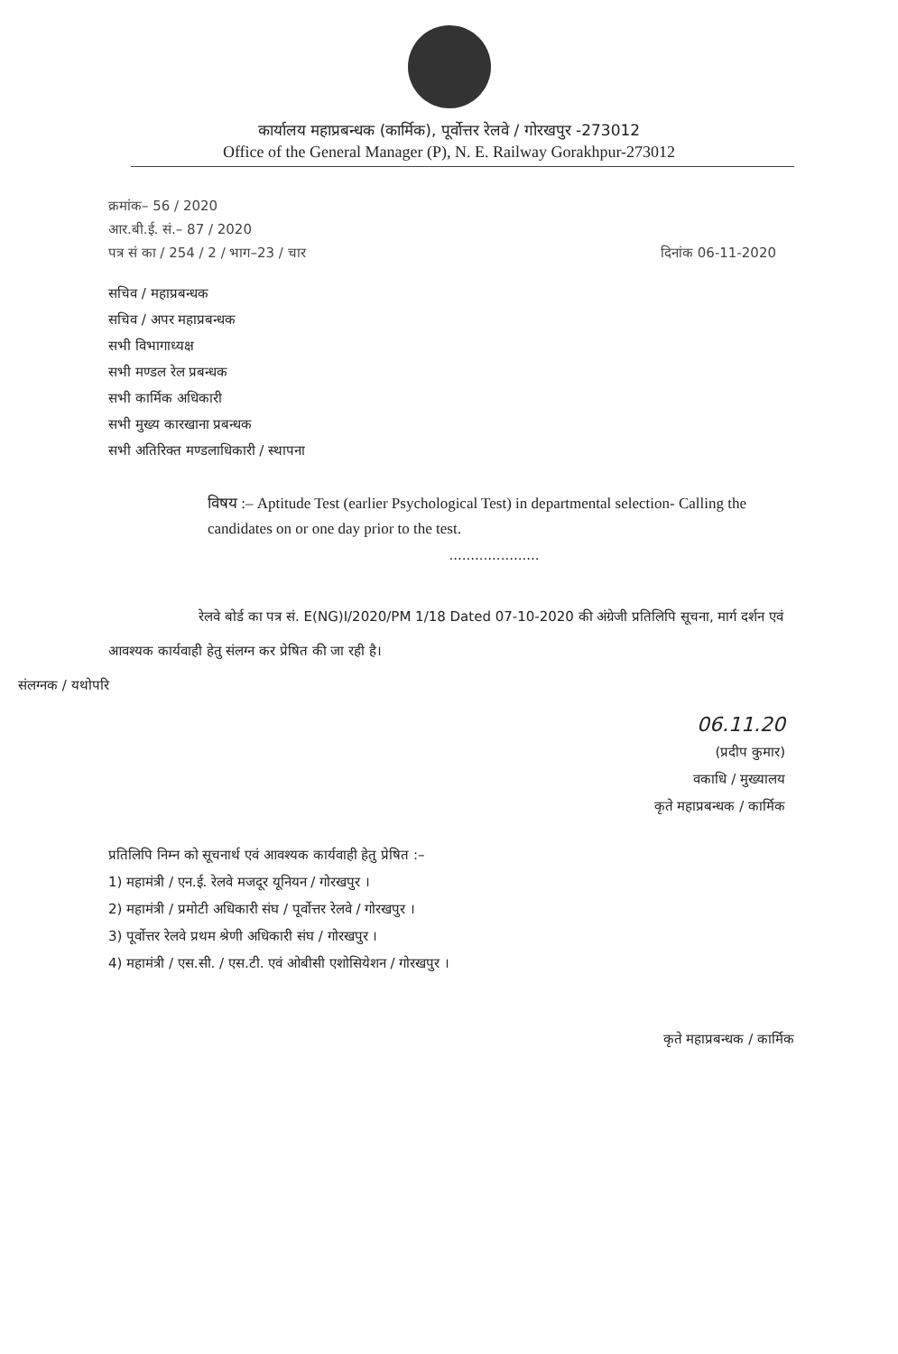कार्यालय महाप्रबन्धक (कार्मिक), पूर्वोत्तर रेलवे / गोरखपुर -273012
Office of the General Manager (P), N. E. Railway Gorakhpur-273012
क्रमांक– 56 / 2020
आर.बी.ई. सं.– 87 / 2020
पत्र सं का / 254 / 2 / भाग–23 / चार दिनांक 06-11-2020
सचिव / महाप्रबन्धक
सचिव / अपर महाप्रबन्धक
सभी विभागाध्यक्ष
सभी मण्डल रेल प्रबन्धक
सभी कार्मिक अधिकारी
सभी मुख्य कारखाना प्रबन्धक
सभी अतिरिक्त मण्डलाधिकारी / स्थापना
विषय :– Aptitude Test (earlier Psychological Test) in departmental selection- Calling the candidates on or one day prior to the test.
.....................
रेलवे बोर्ड का पत्र सं. E(NG)I/2020/PM 1/18 Dated 07-10-2020 की अंग्रेजी प्रतिलिपि सूचना, मार्ग दर्शन एवं आवश्यक कार्यवाही हेतु संलग्न कर प्रेषित की जा रही है।
संलग्नक / यथोपरि
06.11.20
(प्रदीप कुमार)
वकाधि / मुख्यालय
कृते महाप्रबन्धक / कार्मिक
प्रतिलिपि निम्न को सूचनार्थ एवं आवश्यक कार्यवाही हेतु प्रेषित :–
1) महामंत्री / एन.ई. रेलवे मजदूर यूनियन / गोरखपुर ।
2) महामंत्री / प्रमोटी अधिकारी संघ / पूर्वोत्तर रेलवे / गोरखपुर ।
3) पूर्वोत्तर रेलवे प्रथम श्रेणी अधिकारी संघ / गोरखपुर ।
4) महामंत्री / एस.सी. / एस.टी. एवं ओबीसी एशोसियेशन / गोरखपुर ।
कृते महाप्रबन्धक / कार्मिक